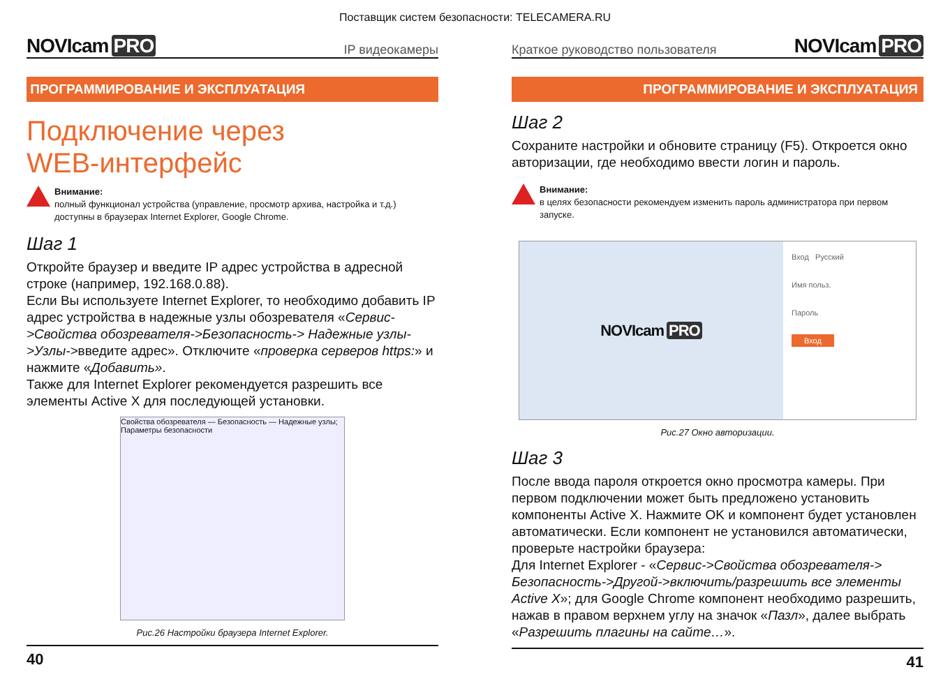Поставщик систем безопасности: TELECAMERA.RU
NOVIcam PRO
IP видеокамеры
ПРОГРАММИРОВАНИЕ И ЭКСПЛУАТАЦИЯ
Подключение через
WEB-интерфейс
Внимание:
полный функционал устройства (управление, просмотр архива, настройка и т.д.) доступны в браузерах Internet Explorer, Google Chrome.
Шаг 1
Откройте браузер и введите IP адрес устройства в адресной строке (например, 192.168.0.88).
Если Вы используете Internet Explorer, то необходимо добавить IP адрес устройства в надежные узлы обозревателя «Сервис->Свойства обозревателя->Безопасность-> Надежные узлы->Узлы->введите адрес». Отключите «проверка серверов https:» и нажмите «Добавить».
Также для Internet Explorer рекомендуется разрешить все элементы Active X для последующей установки.
Свойства обозревателя — Безопасность — Надежные узлы; Параметры безопасности
Рис.26 Настройки браузера Internet Explorer.
40
Краткое руководство пользователя
NOVIcam PRO
ПРОГРАММИРОВАНИЕ И ЭКСПЛУАТАЦИЯ
Шаг 2
Сохраните настройки и обновите страницу (F5). Откроется окно авторизации, где необходимо ввести логин и пароль.
Внимание:
в целях безопасности рекомендуем изменить пароль администратора при первом запуске.
NOVIcam PRO
Вход Русский
Имя польз.
Пароль
Вход
Рис.27 Окно авторизации.
Шаг 3
После ввода пароля откроется окно просмотра камеры. При первом подключении может быть предложено установить компоненты Active X. Нажмите OK и компонент будет установлен автоматически. Если компонент не установился автоматически, проверьте настройки браузера:
Для Internet Explorer - «Сервис->Свойства обозревателя-> Безопасность->Другой->включить/разрешить все элементы Active X»; для Google Chrome компонент необходимо разрешить, нажав в правом верхнем углу на значок «Пазл», далее выбрать «Разрешить плагины на сайте…».
41